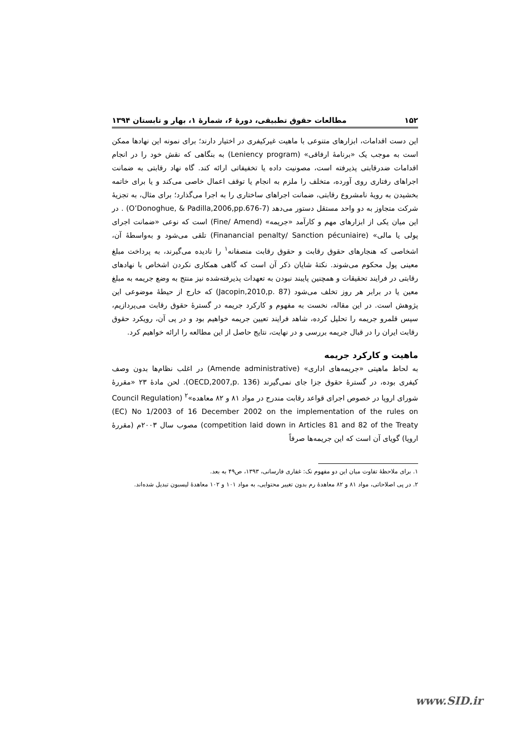۱۵۲ مطالعات حقوق تطبیقی، دورهٔ ۶، شمارهٔ ۱، بهار و تابستان ۱۳۹۴
این دست اقدامات، ابزارهای متنوعی با ماهیت غیرکیفری در اختیار دارند؛ برای نمونه این نهادها ممکن است به موجب یک «برنامهٔ ارفاقی» (Leniency program) به بنگاهی که نقش خود را در انجام اقدامات ضدرقابتی پذیرفته است، مصونیت داده یا تخفیفاتی ارائه کند. گاه نهاد رقابتی به ضمانت اجراهای رفتاری روی آورده، متخلف را ملزم به انجام یا توقف اعمال خاصی می‌کند و یا برای خاتمه بخشیدن به رویهٔ نامشروع رقابتی، ضمانت اجراهای ساختاری را به اجرا می‌گذارد؛ برای مثال، به تجزیهٔ شرکت متجاوز به دو واحد مستقل دستور می‌دهد (O’Donoghue, & Padilla,2006,pp.676-7) . در این میان یکی از ابزارهای مهم و کارآمد «جریمه» (Fine/ Amend) است که نوعی «ضمانت اجرای پولی یا مالی» (Finanancial penalty/ Sanction pécuniaire) تلقی می‌شود و به‌واسطهٔ آن، اشخاصی که هنجارهای حقوق رقابت و حقوق رقابت منصفانه<sup>۱</sup> را نادیده می‌گیرند، به پرداخت مبلغ معینی پول محکوم می‌شوند. نکتهٔ شایان ذکر آن است که گاهی همکاری نکردن اشخاص با نهادهای رقابتی در فرایند تحقیقات و همچنین پایبند نبودن به تعهدات پذیرفته‌شده نیز منتج به وضع جریمه به مبلغ معین یا در برابر هر روز تخلف می‌شود (Jacopin,2010,p. 87) که خارج از حیطهٔ موضوعی این پژوهش است. در این مقاله، نخست به مفهوم و کارکرد جریمه در گسترهٔ حقوق رقابت می‌پردازیم، سپس قلمرو جریمه را تحلیل کرده، شاهد فرایند تعیین جریمه خواهیم بود و در پی آن، رویکرد حقوق رقابت ایران را در قبال جریمه بررسی و در نهایت، نتایج حاصل از این مطالعه را ارائه خواهیم کرد.
ماهیت و کارکرد جریمه
به لحاظ ماهیتی «جریمه‌های اداری» (Amende administrative) در اغلب نظام‌ها بدون وصف کیفری بوده، در گسترهٔ حقوق جزا جای نمی‌گیرند (OECD,2007,p. 136). لحن مادهٔ ۲۳ «مقررهٔ شورای اروپا در خصوص اجرای قواعد رقابت مندرج در مواد ۸۱ و ۸۲ معاهده»<sup>۲</sup> (Council Regulation (EC) No 1/2003 of 16 December 2002 on the implementation of the rules on competition laid down in Articles 81 and 82 of the Treaty) مصوب سال ۲۰۰۳م (مقررهٔ اروپا) گویای آن است که این جریمه‌ها صرفاً
۱. برای ملاحظهٔ تفاوت میان این دو مفهوم نک: غفاری فارسانی، ۱۳۹۳، ص۴۹ به بعد.
۲. در پی اصلاحاتی، مواد ۸۱ و ۸۲ معاهدهٔ رم بدون تغییر محتوایی، به مواد ۱۰۱ و ۱۰۲ معاهدهٔ لیسبون تبدیل شده‌اند.
www.SID.ir